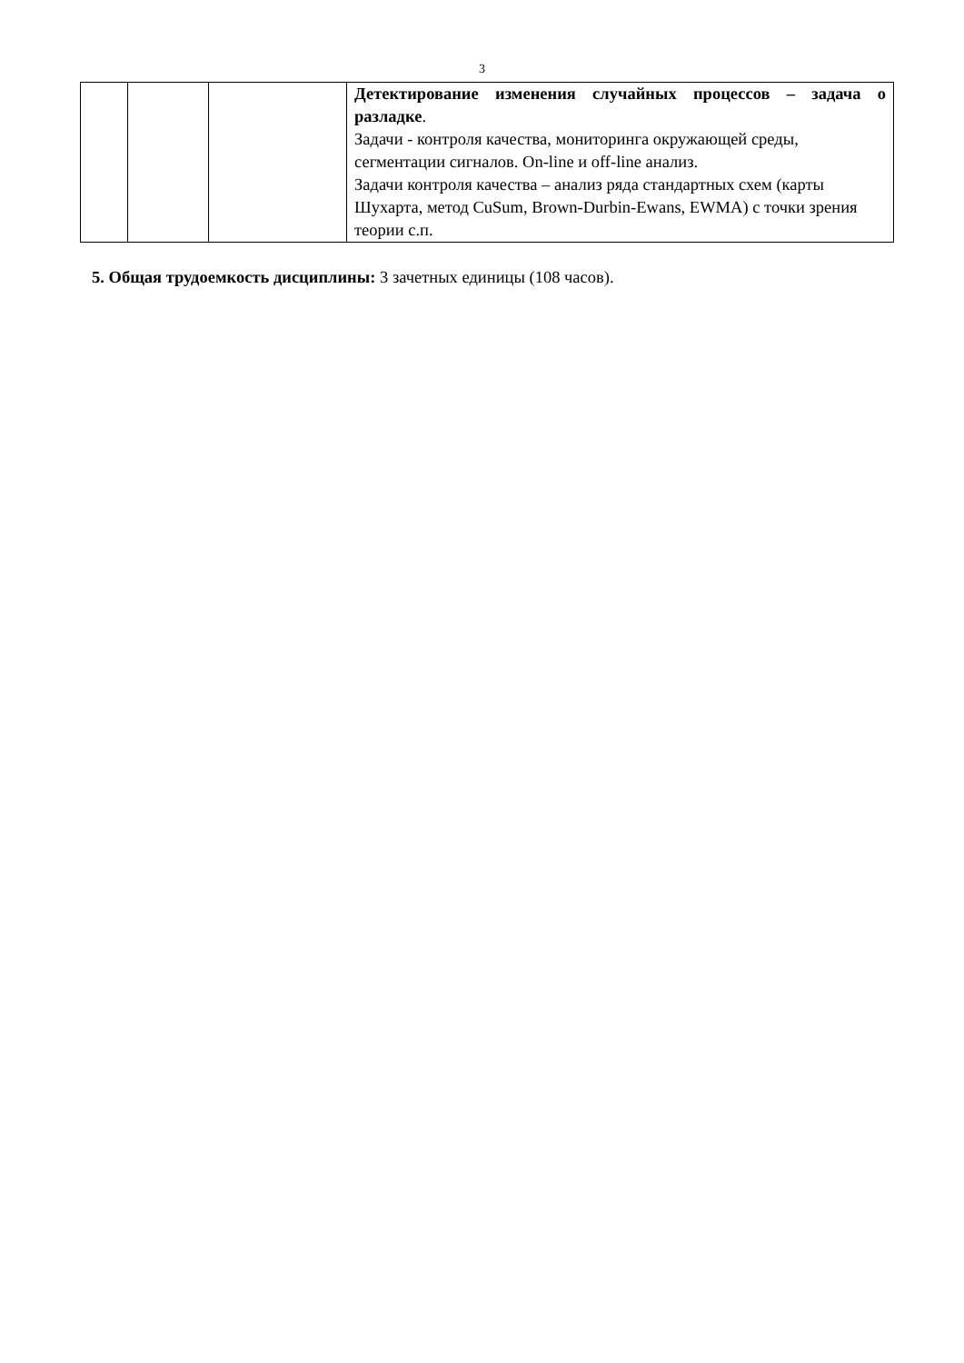3
| | | | Детектирование изменения случайных процессов – задача о разладке . Задачи - контроля качества, мониторинга окружающей среды, сегментации сигналов. On-line и off-line анализ. Задачи контроля качества – анализ ряда стандартных схем (карты Шухарта, метод CuSum, Brown-Durbin-Ewans, EWMA) с точки зрения теории с.п. |
5. Общая трудоемкость дисциплины: 3 зачетных единицы (108 часов).